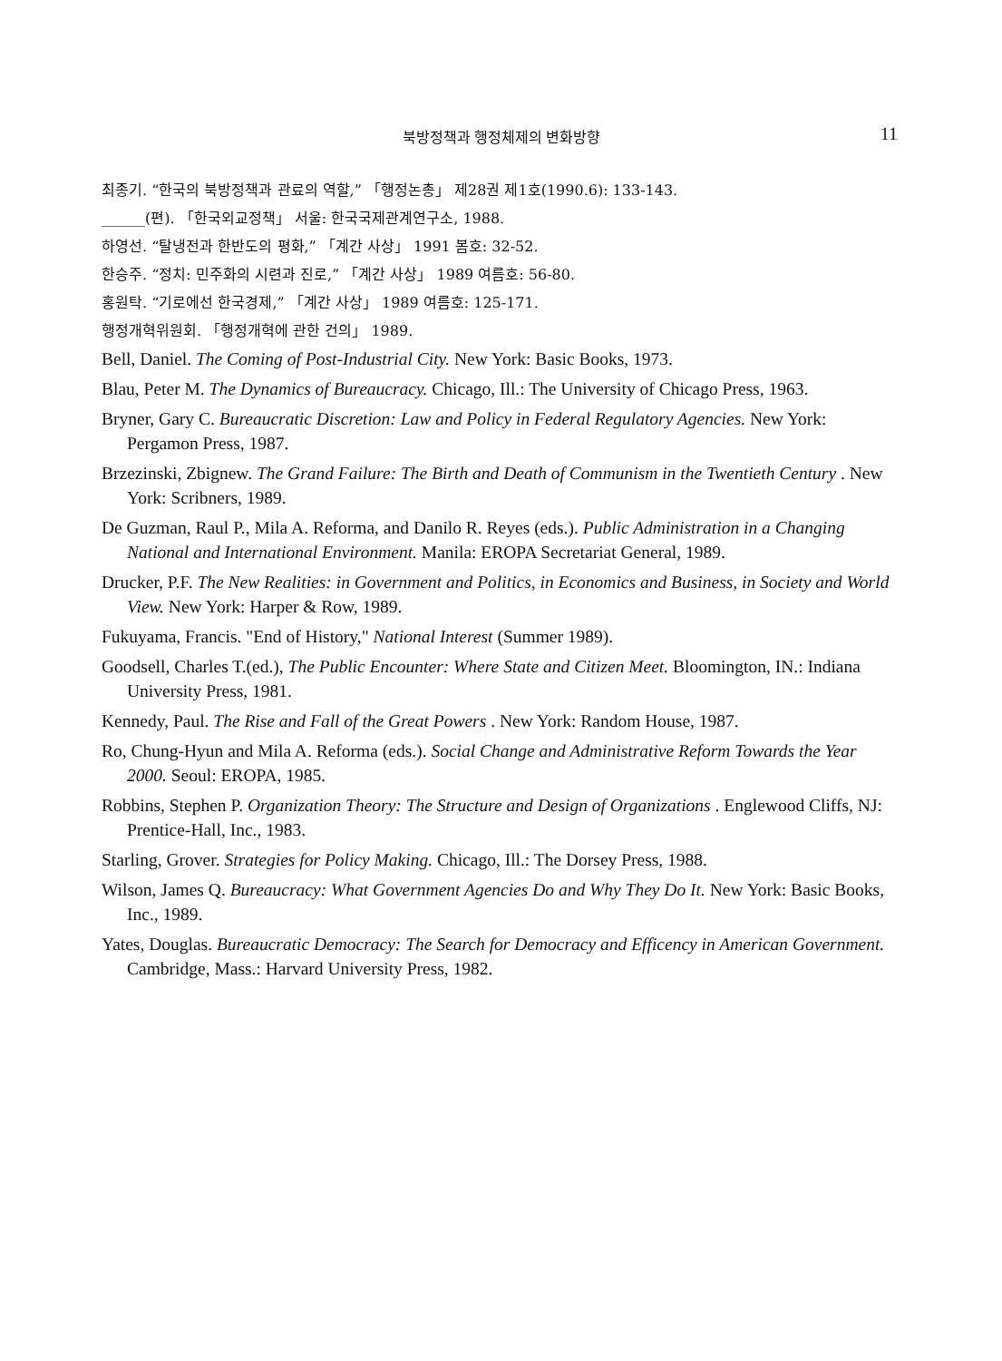북방정책과 행정체제의 변화방향
11
최종기. “한국의 북방정책과 관료의 역할,” 「행정논총」 제28권 제1호(1990.6): 133-143.
______(편). 「한국외교정책」 서울: 한국국제관계연구소, 1988.
하영선. “탈냉전과 한반도의 평화,” 「계간 사상」 1991 봄호: 32-52.
한승주. “정치: 민주화의 시련과 진로,” 「계간 사상」 1989 여름호: 56-80.
홍원탁. “기로에선 한국경제,” 「계간 사상」 1989 여름호: 125-171.
행정개혁위원회. 「행정개혁에 관한 건의」 1989.
Bell, Daniel. The Coming of Post-Industrial City. New York: Basic Books, 1973.
Blau, Peter M. The Dynamics of Bureaucracy. Chicago, Ill.: The University of Chicago Press, 1963.
Bryner, Gary C. Bureaucratic Discretion: Law and Policy in Federal Regulatory Agencies. New York: Pergamon Press, 1987.
Brzezinski, Zbignew. The Grand Failure: The Birth and Death of Communism in the Twentieth Century . New York: Scribners, 1989.
De Guzman, Raul P., Mila A. Reforma, and Danilo R. Reyes (eds.). Public Administration in a Changing National and International Environment. Manila: EROPA Secretariat General, 1989.
Drucker, P.F. The New Realities: in Government and Politics, in Economics and Business, in Society and World View. New York: Harper & Row, 1989.
Fukuyama, Francis. "End of History," National Interest (Summer 1989).
Goodsell, Charles T.(ed.), The Public Encounter: Where State and Citizen Meet. Bloomington, IN.: Indiana University Press, 1981.
Kennedy, Paul. The Rise and Fall of the Great Powers . New York: Random House, 1987.
Ro, Chung-Hyun and Mila A. Reforma (eds.). Social Change and Administrative Reform Towards the Year 2000. Seoul: EROPA, 1985.
Robbins, Stephen P. Organization Theory: The Structure and Design of Organizations . Englewood Cliffs, NJ: Prentice-Hall, Inc., 1983.
Starling, Grover. Strategies for Policy Making. Chicago, Ill.: The Dorsey Press, 1988.
Wilson, James Q. Bureaucracy: What Government Agencies Do and Why They Do It. New York: Basic Books, Inc., 1989.
Yates, Douglas. Bureaucratic Democracy: The Search for Democracy and Efficency in American Government. Cambridge, Mass.: Harvard University Press, 1982.